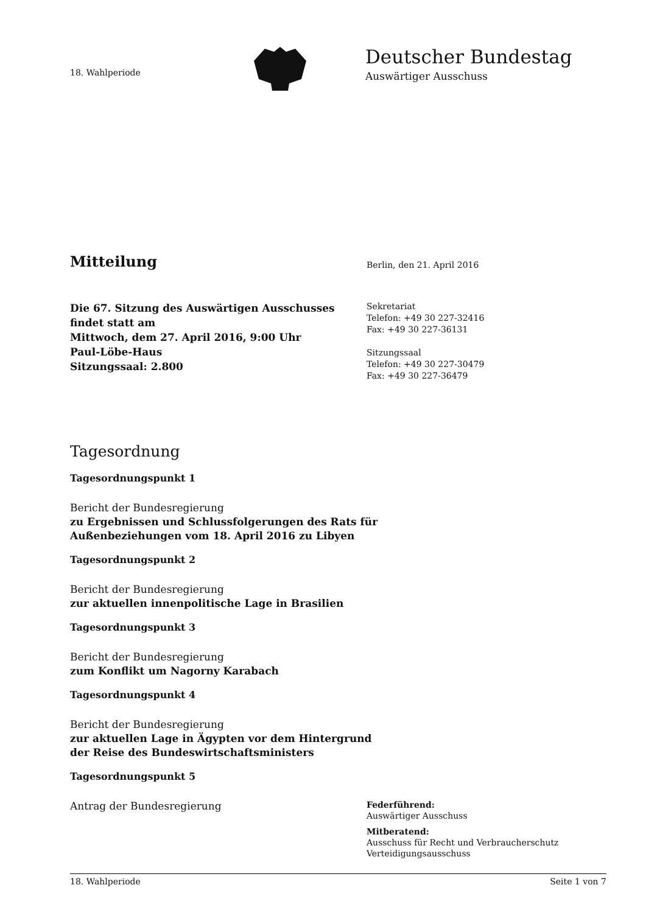18. Wahlperiode
Deutscher Bundestag
Auswärtiger Ausschuss
Mitteilung
Berlin, den 21. April 2016
Die 67. Sitzung des Auswärtigen Ausschusses
findet statt am
Mittwoch, dem 27. April 2016, 9:00 Uhr
Paul-Löbe-Haus
Sitzungssaal: 2.800
Sekretariat
Telefon: +49 30 227-32416
Fax: +49 30 227-36131
Sitzungssaal
Telefon: +49 30 227-30479
Fax: +49 30 227-36479
Tagesordnung
Tagesordnungspunkt 1
Bericht der Bundesregierung
zu Ergebnissen und Schlussfolgerungen des Rats für
Außenbeziehungen vom 18. April 2016 zu Libyen
Tagesordnungspunkt 2
Bericht der Bundesregierung
zur aktuellen innenpolitische Lage in Brasilien
Tagesordnungspunkt 3
Bericht der Bundesregierung
zum Konflikt um Nagorny Karabach
Tagesordnungspunkt 4
Bericht der Bundesregierung
zur aktuellen Lage in Ägypten vor dem Hintergrund
der Reise des Bundeswirtschaftsministers
Tagesordnungspunkt 5
Antrag der Bundesregierung
Federführend:
Auswärtiger Ausschuss
Mitberatend:
Ausschuss für Recht und Verbraucherschutz
Verteidigungsausschuss
18. Wahlperiode Seite 1 von 7